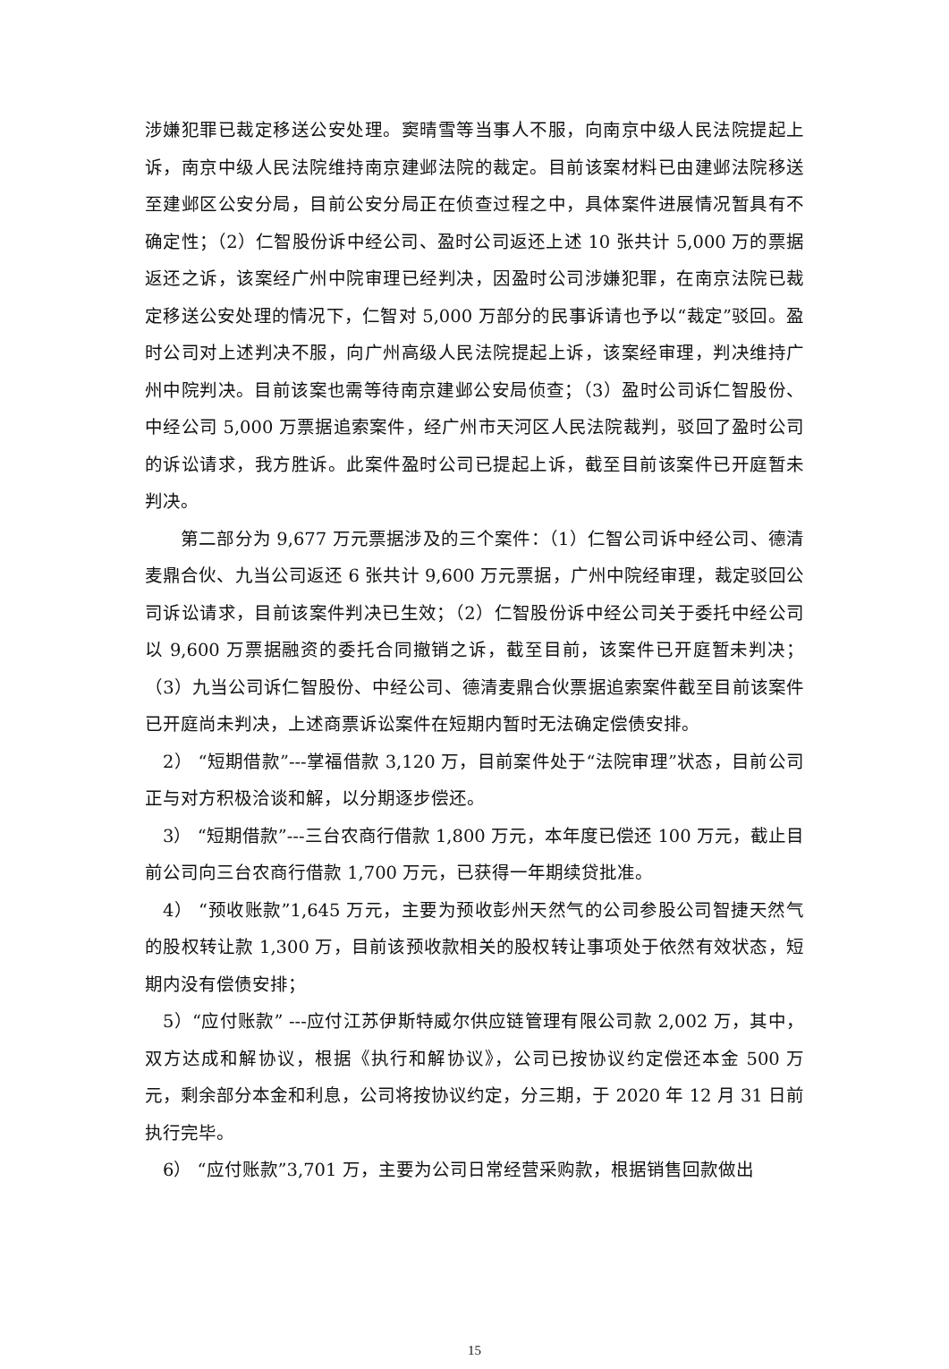涉嫌犯罪已裁定移送公安处理。窦晴雪等当事人不服，向南京中级人民法院提起上诉，南京中级人民法院维持南京建邺法院的裁定。目前该案材料已由建邺法院移送至建邺区公安分局，目前公安分局正在侦查过程之中，具体案件进展情况暂具有不确定性；（2）仁智股份诉中经公司、盈时公司返还上述 10 张共计 5,000 万的票据返还之诉，该案经广州中院审理已经判决，因盈时公司涉嫌犯罪，在南京法院已裁定移送公安处理的情况下，仁智对 5,000 万部分的民事诉请也予以“裁定”驳回。盈时公司对上述判决不服，向广州高级人民法院提起上诉，该案经审理，判决维持广州中院判决。目前该案也需等待南京建邺公安局侦查；（3）盈时公司诉仁智股份、中经公司 5,000 万票据追索案件，经广州市天河区人民法院裁判，驳回了盈时公司的诉讼请求，我方胜诉。此案件盈时公司已提起上诉，截至目前该案件已开庭暂未判决。
第二部分为 9,677 万元票据涉及的三个案件：（1）仁智公司诉中经公司、德清麦鼎合伙、九当公司返还 6 张共计 9,600 万元票据，广州中院经审理，裁定驳回公司诉讼请求，目前该案件判决已生效；（2）仁智股份诉中经公司关于委托中经公司以 9,600 万票据融资的委托合同撤销之诉，截至目前，该案件已开庭暂未判决；（3）九当公司诉仁智股份、中经公司、德清麦鼎合伙票据追索案件截至目前该案件已开庭尚未判决，上述商票诉讼案件在短期内暂时无法确定偿债安排。
2） “短期借款”---掌福借款 3,120 万，目前案件处于“法院审理”状态，目前公司正与对方积极洽谈和解，以分期逐步偿还。
3） “短期借款”---三台农商行借款 1,800 万元，本年度已偿还 100 万元，截止目前公司向三台农商行借款 1,700 万元，已获得一年期续贷批准。
4） “预收账款”1,645 万元，主要为预收彭州天然气的公司参股公司智捷天然气的股权转让款 1,300 万，目前该预收款相关的股权转让事项处于依然有效状态，短期内没有偿债安排；
5）“应付账款” ---应付江苏伊斯特威尔供应链管理有限公司款 2,002 万，其中，双方达成和解协议，根据《执行和解协议》，公司已按协议约定偿还本金 500 万元，剩余部分本金和利息，公司将按协议约定，分三期，于 2020 年 12 月 31 日前执行完毕。
6） “应付账款”3,701 万，主要为公司日常经营采购款，根据销售回款做出
15